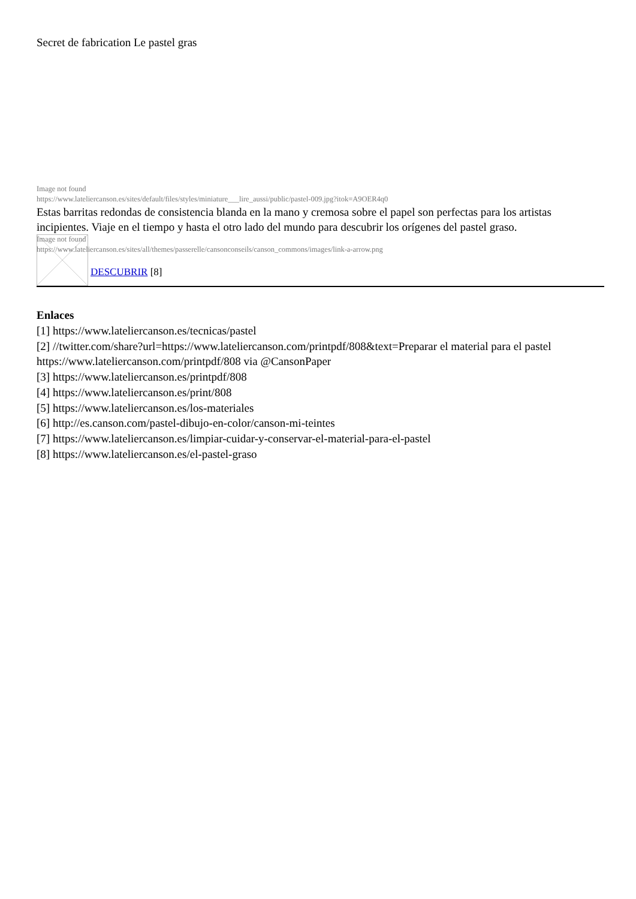Secret de fabrication Le pastel gras
Image not found
https://www.lateliercanson.es/sites/default/files/styles/miniature___lire_aussi/public/pastel-009.jpg?itok=A9OER4q0
Estas barritas redondas de consistencia blanda en la mano y cremosa sobre el papel son perfectas para los artistas incipientes. Viaje en el tiempo y hasta el otro lado del mundo para descubrir los orígenes del pastel graso.
Image not found
https://www.lateliercanson.es/sites/all/themes/passerelle/cansonconseils/canson_commons/images/link-a-arrow.png
DESCUBRIR [8]
Enlaces
[1] https://www.lateliercanson.es/tecnicas/pastel
[2] //twitter.com/share?url=https://www.lateliercanson.com/printpdf/808&text=Preparar el material para el pastel https://www.lateliercanson.com/printpdf/808 via @CansonPaper
[3] https://www.lateliercanson.es/printpdf/808
[4] https://www.lateliercanson.es/print/808
[5] https://www.lateliercanson.es/los-materiales
[6] http://es.canson.com/pastel-dibujo-en-color/canson-mi-teintes
[7] https://www.lateliercanson.es/limpiar-cuidar-y-conservar-el-material-para-el-pastel
[8] https://www.lateliercanson.es/el-pastel-graso